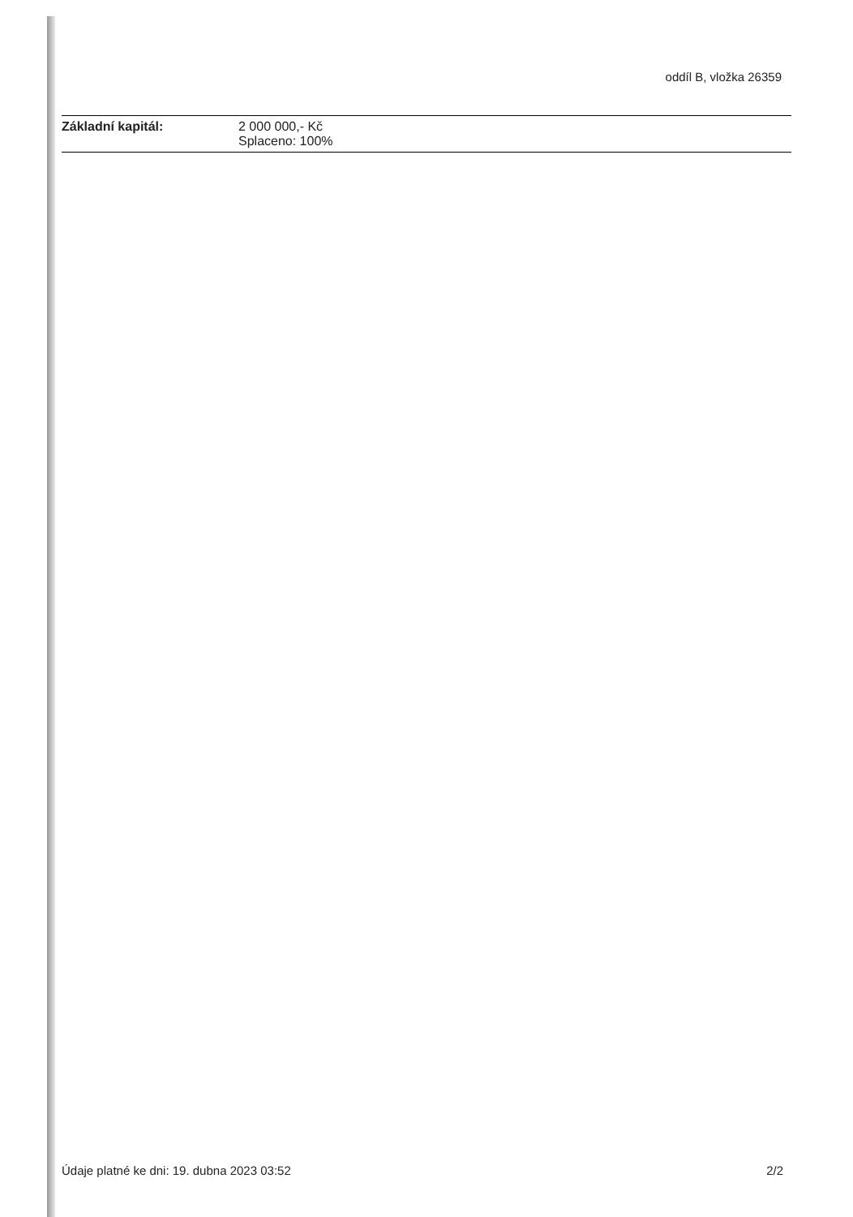oddíl B, vložka 26359
Základní kapitál: 2 000 000,- Kč
Splaceno: 100%
Údaje platné ke dni: 19. dubna 2023 03:52 2/2